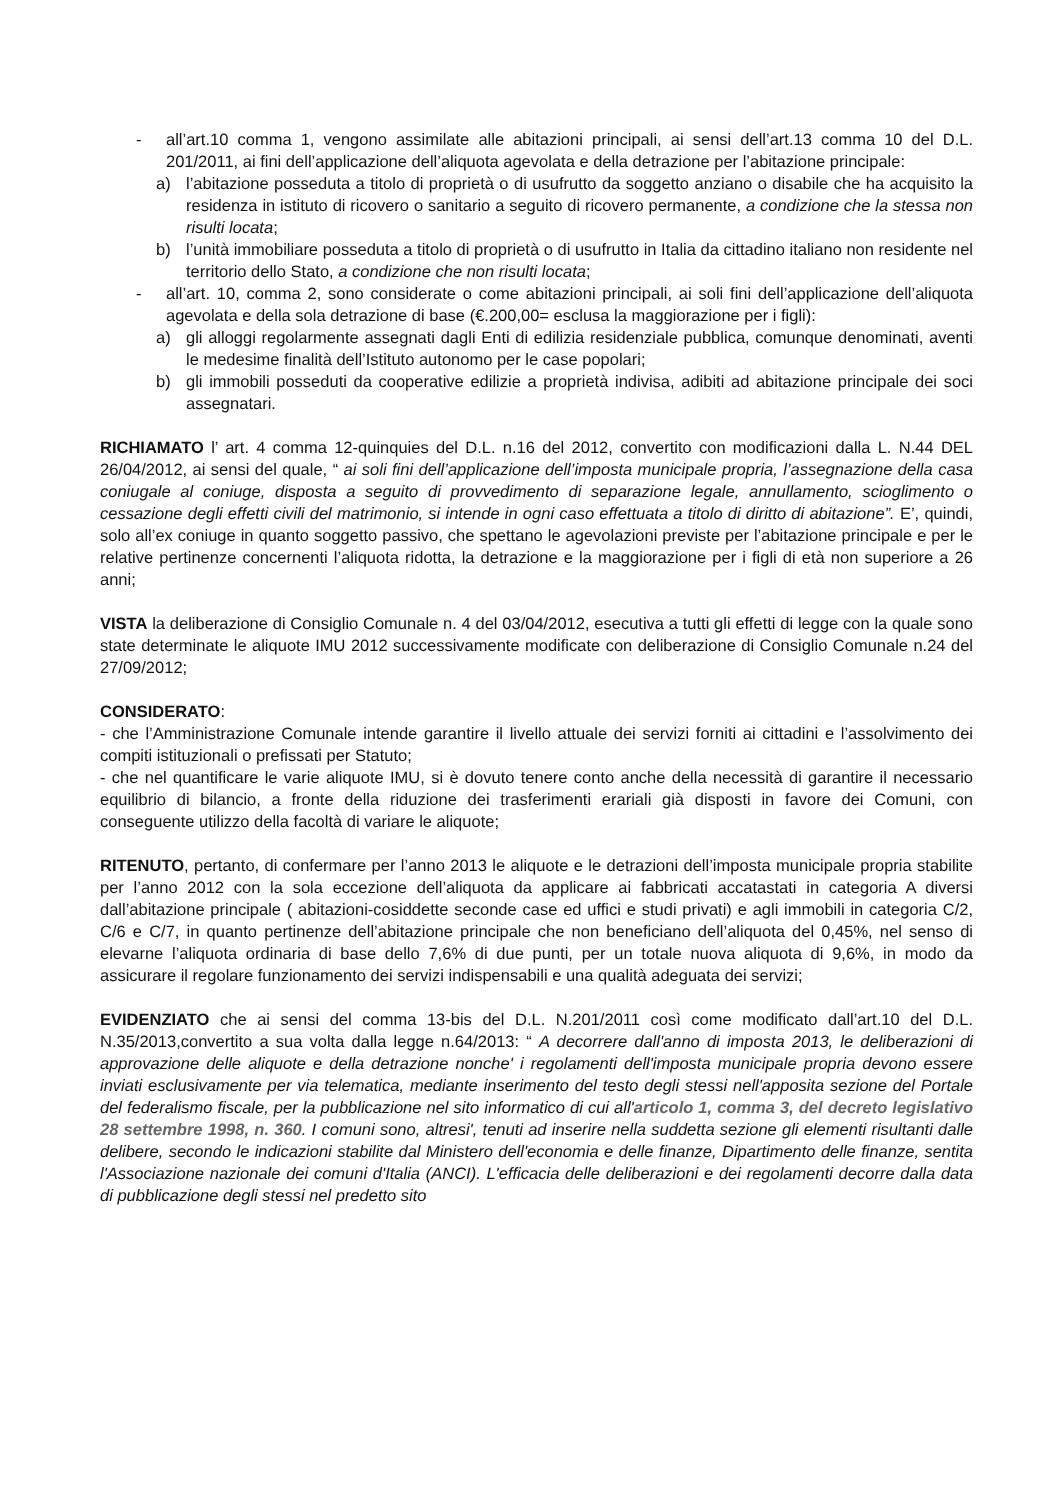- all’art.10 comma 1, vengono assimilate alle abitazioni principali, ai sensi dell’art.13 comma 10 del D.L. 201/2011, ai fini dell’applicazione dell’aliquota agevolata e della detrazione per l’abitazione principale:
a) l’abitazione posseduta a titolo di proprietà o di usufrutto da soggetto anziano o disabile che ha acquisito la residenza in istituto di ricovero o sanitario a seguito di ricovero permanente, a condizione che la stessa non risulti locata;
b) l’unità immobiliare posseduta a titolo di proprietà o di usufrutto in Italia da cittadino italiano non residente nel territorio dello Stato, a condizione che non risulti locata;
- all’art. 10, comma 2, sono considerate o come abitazioni principali, ai soli fini dell’applicazione dell’aliquota agevolata e della sola detrazione di base (€.200,00= esclusa la maggiorazione per i figli):
a) gli alloggi regolarmente assegnati dagli Enti di edilizia residenziale pubblica, comunque denominati, aventi le medesime finalità dell’Istituto autonomo per le case popolari;
b) gli immobili posseduti da cooperative edilizie a proprietà indivisa, adibiti ad abitazione principale dei soci assegnatari.
RICHIAMATO l’ art. 4 comma 12-quinquies del D.L. n.16 del 2012, convertito con modificazioni dalla L. N.44 DEL 26/04/2012, ai sensi del quale, “ ai soli fini dell’applicazione dell’imposta municipale propria, l’assegnazione della casa coniugale al coniuge, disposta a seguito di provvedimento di separazione legale, annullamento, scioglimento o cessazione degli effetti civili del matrimonio, si intende in ogni caso effettuata a titolo di diritto di abitazione”. E’, quindi, solo all’ex coniuge in quanto soggetto passivo, che spettano le agevolazioni previste per l’abitazione principale e per le relative pertinenze concernenti l’aliquota ridotta, la detrazione e la maggiorazione per i figli di età non superiore a 26 anni;
VISTA la deliberazione di Consiglio Comunale n. 4 del 03/04/2012, esecutiva a tutti gli effetti di legge con la quale sono state determinate le aliquote IMU 2012 successivamente modificate con deliberazione di Consiglio Comunale n.24 del 27/09/2012;
CONSIDERATO:
- che l’Amministrazione Comunale intende garantire il livello attuale dei servizi forniti ai cittadini e l’assolvimento dei compiti istituzionali o prefissati per Statuto;
- che nel quantificare le varie aliquote IMU, si è dovuto tenere conto anche della necessità di garantire il necessario equilibrio di bilancio, a fronte della riduzione dei trasferimenti erariali già disposti in favore dei Comuni, con conseguente utilizzo della facoltà di variare le aliquote;
RITENUTO, pertanto, di confermare per l’anno 2013 le aliquote e le detrazioni dell’imposta municipale propria stabilite per l’anno 2012 con la sola eccezione dell’aliquota da applicare ai fabbricati accatastati in categoria A diversi dall’abitazione principale ( abitazioni-cosiddette seconde case ed uffici e studi privati) e agli immobili in categoria C/2, C/6 e C/7, in quanto pertinenze dell’abitazione principale che non beneficiano dell’aliquota del 0,45%, nel senso di elevarne l’aliquota ordinaria di base dello 7,6% di due punti, per un totale nuova aliquota di 9,6%, in modo da assicurare il regolare funzionamento dei servizi indispensabili e una qualità adeguata dei servizi;
EVIDENZIATO che ai sensi del comma 13-bis del D.L. N.201/2011 così come modificato dall’art.10 del D.L. N.35/2013,convertito a sua volta dalla legge n.64/2013: “ A decorrere dall'anno di imposta 2013, le deliberazioni di approvazione delle aliquote e della detrazione nonche' i regolamenti dell'imposta municipale propria devono essere inviati esclusivamente per via telematica, mediante inserimento del testo degli stessi nell'apposita sezione del Portale del federalismo fiscale, per la pubblicazione nel sito informatico di cui all'articolo 1, comma 3, del decreto legislativo 28 settembre 1998, n. 360. I comuni sono, altresi', tenuti ad inserire nella suddetta sezione gli elementi risultanti dalle delibere, secondo le indicazioni stabilite dal Ministero dell'economia e delle finanze, Dipartimento delle finanze, sentita l'Associazione nazionale dei comuni d'Italia (ANCI). L'efficacia delle deliberazioni e dei regolamenti decorre dalla data di pubblicazione degli stessi nel predetto sito